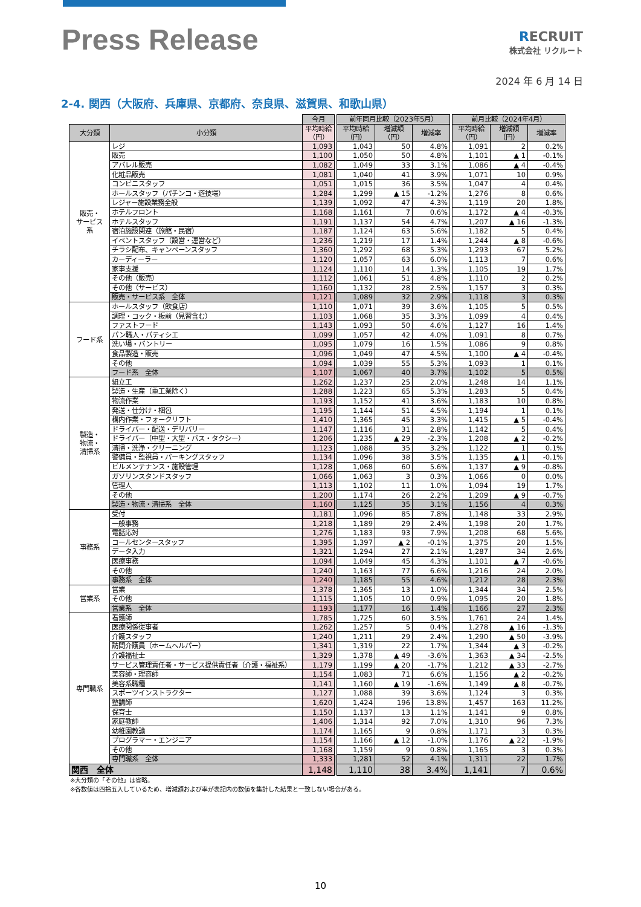Press Release
RECRUIT
株式会社 リクルート
2024 年 6 月 14 日
2-4. 関西（大阪府、兵庫県、京都府、奈良県、滋賀県、和歌山県）
| | | 今月 | | 前年同月比較（2023年5月） | | | | 前月比較（2024年4月） | | |
| 大分類 | 小分類 | 平均時給 （円） | | 平均時給 （円） | 増減額 （円） | 増減率 | | 平均時給 （円） | 増減額 （円） | 増減率 |
| 販売・ サービス 系 | レジ | 1,093 | | 1,043 | 50 | 4.8% | | 1,091 | 2 | 0.2% |
| | 販売 | 1,100 | | 1,050 | 50 | 4.8% | | 1,101 | ▲ 1 | -0.1% |
| | アパレル販売 | 1,082 | | 1,049 | 33 | 3.1% | | 1,086 | ▲ 4 | -0.4% |
| | 化粧品販売 | 1,081 | | 1,040 | 41 | 3.9% | | 1,071 | 10 | 0.9% |
| | コンビニスタッフ | 1,051 | | 1,015 | 36 | 3.5% | | 1,047 | 4 | 0.4% |
| | ホールスタッフ（パチンコ・遊技場） | 1,284 | | 1,299 | ▲ 15 | -1.2% | | 1,276 | 8 | 0.6% |
| | レジャー施設業務全般 | 1,139 | | 1,092 | 47 | 4.3% | | 1,119 | 20 | 1.8% |
| | ホテルフロント | 1,168 | | 1,161 | 7 | 0.6% | | 1,172 | ▲ 4 | -0.3% |
| | ホテルスタッフ | 1,191 | | 1,137 | 54 | 4.7% | | 1,207 | ▲ 16 | -1.3% |
| | 宿泊施設関連（旅館・民宿） | 1,187 | | 1,124 | 63 | 5.6% | | 1,182 | 5 | 0.4% |
| | イベントスタッフ（設営・運営など） | 1,236 | | 1,219 | 17 | 1.4% | | 1,244 | ▲ 8 | -0.6% |
| | チラシ配布、キャンペーンスタッフ | 1,360 | | 1,292 | 68 | 5.3% | | 1,293 | 67 | 5.2% |
| | カーディーラー | 1,120 | | 1,057 | 63 | 6.0% | | 1,113 | 7 | 0.6% |
| | 家事支援 | 1,124 | | 1,110 | 14 | 1.3% | | 1,105 | 19 | 1.7% |
| | その他（販売） | 1,112 | | 1,061 | 51 | 4.8% | | 1,110 | 2 | 0.2% |
| | その他（サービス） | 1,160 | | 1,132 | 28 | 2.5% | | 1,157 | 3 | 0.3% |
| | 販売・サービス系 全体 | 1,121 | | 1,089 | 32 | 2.9% | | 1,118 | 3 | 0.3% |
| フード系 | ホールスタッフ（飲食店） | 1,110 | | 1,071 | 39 | 3.6% | | 1,105 | 5 | 0.5% |
| | 調理・コック・板前（見習含む） | 1,103 | | 1,068 | 35 | 3.3% | | 1,099 | 4 | 0.4% |
| | ファストフード | 1,143 | | 1,093 | 50 | 4.6% | | 1,127 | 16 | 1.4% |
| | パン職人・パティシエ | 1,099 | | 1,057 | 42 | 4.0% | | 1,091 | 8 | 0.7% |
| | 洗い場・パントリー | 1,095 | | 1,079 | 16 | 1.5% | | 1,086 | 9 | 0.8% |
| | 食品製造・販売 | 1,096 | | 1,049 | 47 | 4.5% | | 1,100 | ▲ 4 | -0.4% |
| | その他 | 1,094 | | 1,039 | 55 | 5.3% | | 1,093 | 1 | 0.1% |
| | フード系 全体 | 1,107 | | 1,067 | 40 | 3.7% | | 1,102 | 5 | 0.5% |
| 製造・ 物流・ 清掃系 | 組立工 | 1,262 | | 1,237 | 25 | 2.0% | | 1,248 | 14 | 1.1% |
| | 製造・生産（重工業除く） | 1,288 | | 1,223 | 65 | 5.3% | | 1,283 | 5 | 0.4% |
| | 物流作業 | 1,193 | | 1,152 | 41 | 3.6% | | 1,183 | 10 | 0.8% |
| | 発送・仕分け・梱包 | 1,195 | | 1,144 | 51 | 4.5% | | 1,194 | 1 | 0.1% |
| | 構内作業・フォークリフト | 1,410 | | 1,365 | 45 | 3.3% | | 1,415 | ▲ 5 | -0.4% |
| | ドライバー・配送・デリバリー | 1,147 | | 1,116 | 31 | 2.8% | | 1,142 | 5 | 0.4% |
| | ドライバー（中型・大型・バス・タクシー） | 1,206 | | 1,235 | ▲ 29 | -2.3% | | 1,208 | ▲ 2 | -0.2% |
| | 清掃・洗浄・クリーニング | 1,123 | | 1,088 | 35 | 3.2% | | 1,122 | 1 | 0.1% |
| | 警備員・監視員・パーキングスタッフ | 1,134 | | 1,096 | 38 | 3.5% | | 1,135 | ▲ 1 | -0.1% |
| | ビルメンテナンス・施設管理 | 1,128 | | 1,068 | 60 | 5.6% | | 1,137 | ▲ 9 | -0.8% |
| | ガソリンスタンドスタッフ | 1,066 | | 1,063 | 3 | 0.3% | | 1,066 | 0 | 0.0% |
| | 管理人 | 1,113 | | 1,102 | 11 | 1.0% | | 1,094 | 19 | 1.7% |
| | その他 | 1,200 | | 1,174 | 26 | 2.2% | | 1,209 | ▲ 9 | -0.7% |
| | 製造・物流・清掃系 全体 | 1,160 | | 1,125 | 35 | 3.1% | | 1,156 | 4 | 0.3% |
| 事務系 | 受付 | 1,181 | | 1,096 | 85 | 7.8% | | 1,148 | 33 | 2.9% |
| | 一般事務 | 1,218 | | 1,189 | 29 | 2.4% | | 1,198 | 20 | 1.7% |
| | 電話応対 | 1,276 | | 1,183 | 93 | 7.9% | | 1,208 | 68 | 5.6% |
| | コールセンタースタッフ | 1,395 | | 1,397 | ▲ 2 | -0.1% | | 1,375 | 20 | 1.5% |
| | データ入力 | 1,321 | | 1,294 | 27 | 2.1% | | 1,287 | 34 | 2.6% |
| | 医療事務 | 1,094 | | 1,049 | 45 | 4.3% | | 1,101 | ▲ 7 | -0.6% |
| | その他 | 1,240 | | 1,163 | 77 | 6.6% | | 1,216 | 24 | 2.0% |
| | 事務系 全体 | 1,240 | | 1,185 | 55 | 4.6% | | 1,212 | 28 | 2.3% |
| 営業系 | 営業 | 1,378 | | 1,365 | 13 | 1.0% | | 1,344 | 34 | 2.5% |
| | その他 | 1,115 | | 1,105 | 10 | 0.9% | | 1,095 | 20 | 1.8% |
| | 営業系 全体 | 1,193 | | 1,177 | 16 | 1.4% | | 1,166 | 27 | 2.3% |
| 専門職系 | 看護師 | 1,785 | | 1,725 | 60 | 3.5% | | 1,761 | 24 | 1.4% |
| | 医療関係従事者 | 1,262 | | 1,257 | 5 | 0.4% | | 1,278 | ▲ 16 | -1.3% |
| | 介護スタッフ | 1,240 | | 1,211 | 29 | 2.4% | | 1,290 | ▲ 50 | -3.9% |
| | 訪問介護員（ホームヘルパー） | 1,341 | | 1,319 | 22 | 1.7% | | 1,344 | ▲ 3 | -0.2% |
| | 介護福祉士 | 1,329 | | 1,378 | ▲ 49 | -3.6% | | 1,363 | ▲ 34 | -2.5% |
| | サービス管理責任者・サービス提供責任者（介護・福祉系） | 1,179 | | 1,199 | ▲ 20 | -1.7% | | 1,212 | ▲ 33 | -2.7% |
| | 美容師・理容師 | 1,154 | | 1,083 | 71 | 6.6% | | 1,156 | ▲ 2 | -0.2% |
| | 美容系職種 | 1,141 | | 1,160 | ▲ 19 | -1.6% | | 1,149 | ▲ 8 | -0.7% |
| | スポーツインストラクター | 1,127 | | 1,088 | 39 | 3.6% | | 1,124 | 3 | 0.3% |
| | 塾講師 | 1,620 | | 1,424 | 196 | 13.8% | | 1,457 | 163 | 11.2% |
| | 保育士 | 1,150 | | 1,137 | 13 | 1.1% | | 1,141 | 9 | 0.8% |
| | 家庭教師 | 1,406 | | 1,314 | 92 | 7.0% | | 1,310 | 96 | 7.3% |
| | 幼稚園教諭 | 1,174 | | 1,165 | 9 | 0.8% | | 1,171 | 3 | 0.3% |
| | プログラマー・エンジニア | 1,154 | | 1,166 | ▲ 12 | -1.0% | | 1,176 | ▲ 22 | -1.9% |
| | その他 | 1,168 | | 1,159 | 9 | 0.8% | | 1,165 | 3 | 0.3% |
| | 専門職系 全体 | 1,333 | | 1,281 | 52 | 4.1% | | 1,311 | 22 | 1.7% |
| 関西 全体 | | 1,148 | | 1,110 | 38 | 3.4% | | 1,141 | 7 | 0.6% |
※大分類の「その他」は省略。
※各数値は四捨五入しているため、増減額および率が表記内の数値を集計した結果と一致しない場合がある。
10